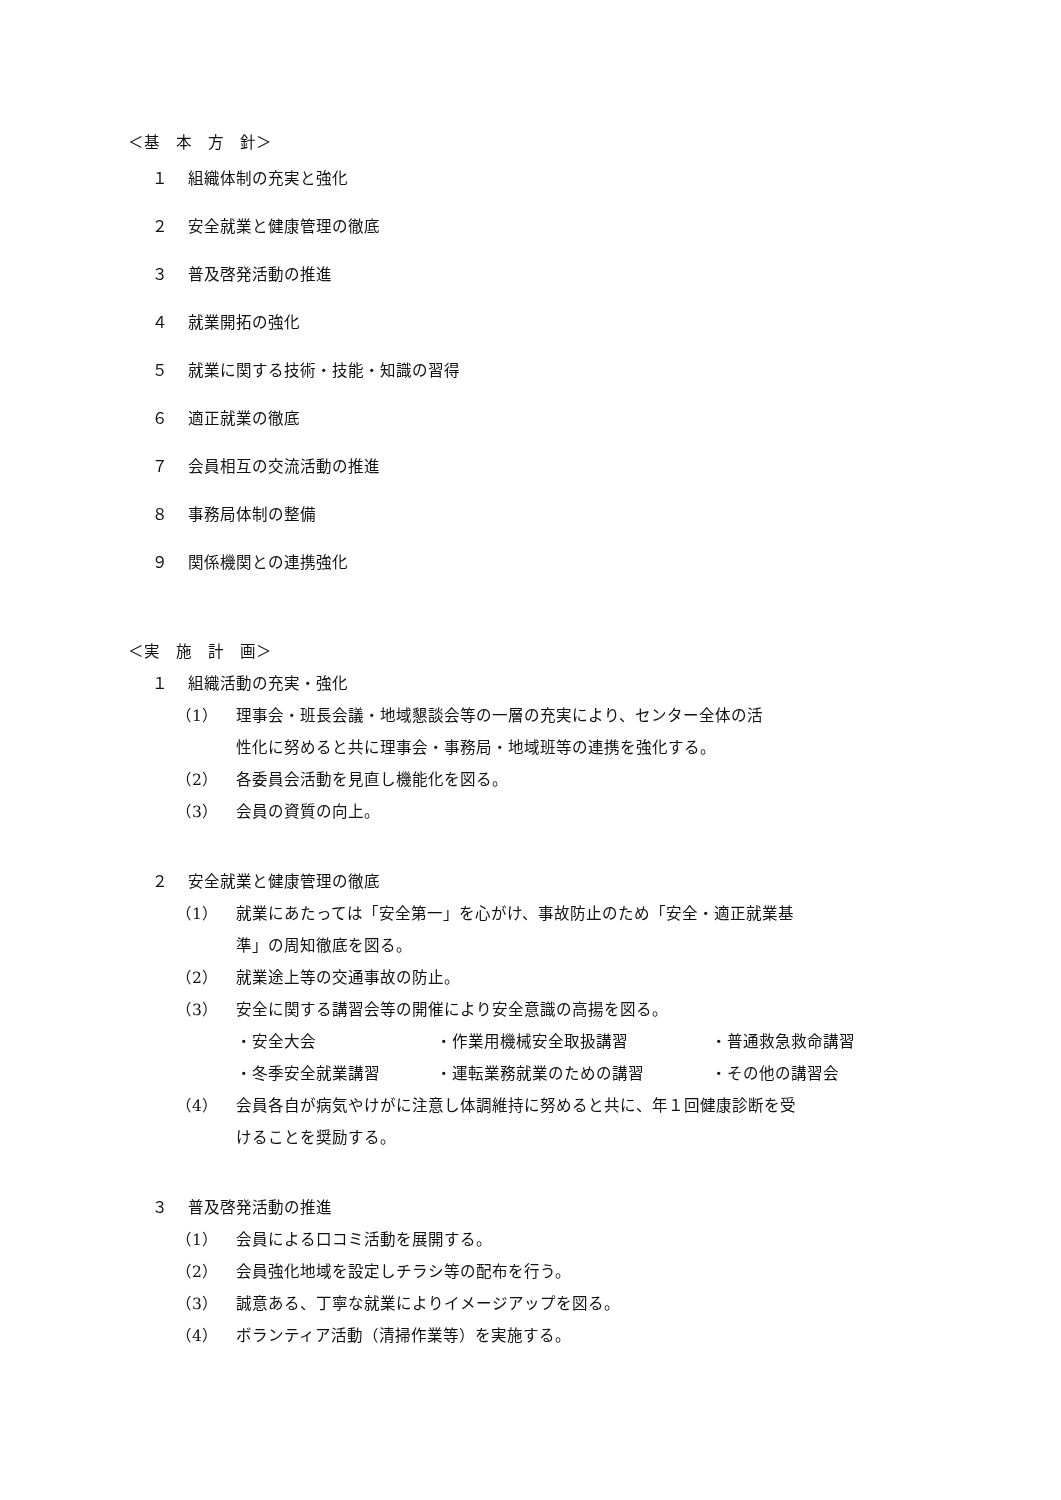＜基　本　方　針＞
１ 組織体制の充実と強化
２ 安全就業と健康管理の徹底
３ 普及啓発活動の推進
４ 就業開拓の強化
５ 就業に関する技術・技能・知識の習得
６ 適正就業の徹底
７ 会員相互の交流活動の推進
８ 事務局体制の整備
９ 関係機関との連携強化
＜実　施　計　画＞
１ 組織活動の充実・強化
（1） 理事会・班長会議・地域懇談会等の一層の充実により、センター全体の活
性化に努めると共に理事会・事務局・地域班等の連携を強化する。
（2） 各委員会活動を見直し機能化を図る。
（3） 会員の資質の向上。
２ 安全就業と健康管理の徹底
（1） 就業にあたっては「安全第一」を心がけ、事故防止のため「安全・適正就業基
準」の周知徹底を図る。
（2） 就業途上等の交通事故の防止。
（3） 安全に関する講習会等の開催により安全意識の高揚を図る。
・安全大会 ・作業用機械安全取扱講習 ・普通救急救命講習
・冬季安全就業講習 ・運転業務就業のための講習 ・その他の講習会
（4） 会員各自が病気やけがに注意し体調維持に努めると共に、年１回健康診断を受
けることを奨励する。
３ 普及啓発活動の推進
（1） 会員による口コミ活動を展開する。
（2） 会員強化地域を設定しチラシ等の配布を行う。
（3） 誠意ある、丁寧な就業によりイメージアップを図る。
（4） ボランティア活動（清掃作業等）を実施する。